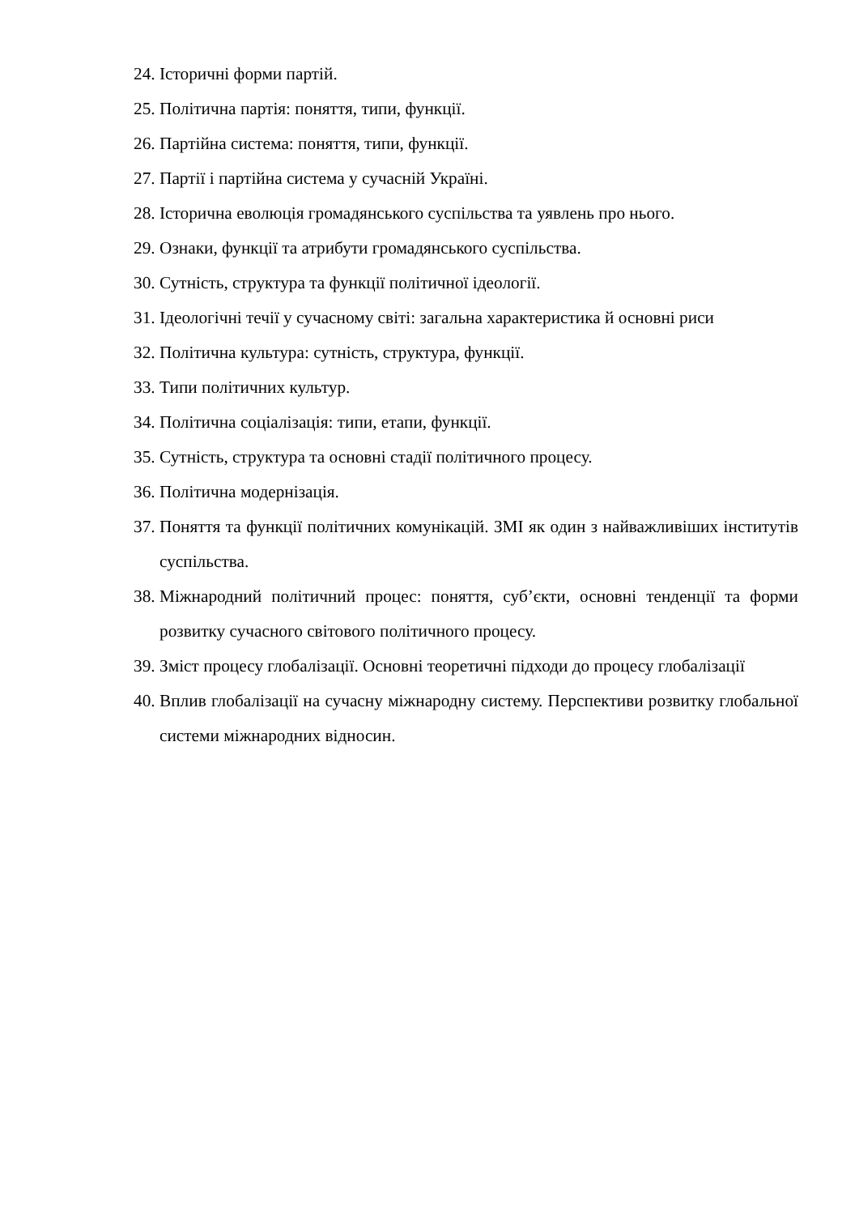24. Історичні форми партій.
25. Політична партія: поняття, типи, функції.
26. Партійна система: поняття, типи, функції.
27. Партії і партійна система у сучасній Україні.
28. Історична еволюція громадянського суспільства та уявлень про нього.
29. Ознаки, функції та атрибути громадянського суспільства.
30. Сутність, структура та функції політичної ідеології.
31. Ідеологічні течії у сучасному світі: загальна характеристика й основні риси
32. Політична культура: сутність, структура, функції.
33. Типи політичних культур.
34. Політична соціалізація: типи, етапи, функції.
35. Сутність, структура та основні стадії політичного процесу.
36. Політична модернізація.
37. Поняття та функції політичних комунікацій. ЗМІ як один з найважливіших інститутів суспільства.
38. Міжнародний політичний процес: поняття, суб’єкти, основні тенденції та форми розвитку сучасного світового політичного процесу.
39. Зміст процесу глобалізації. Основні теоретичні підходи до процесу глобалізації
40. Вплив глобалізації на сучасну міжнародну систему. Перспективи розвитку глобальної системи міжнародних відносин.